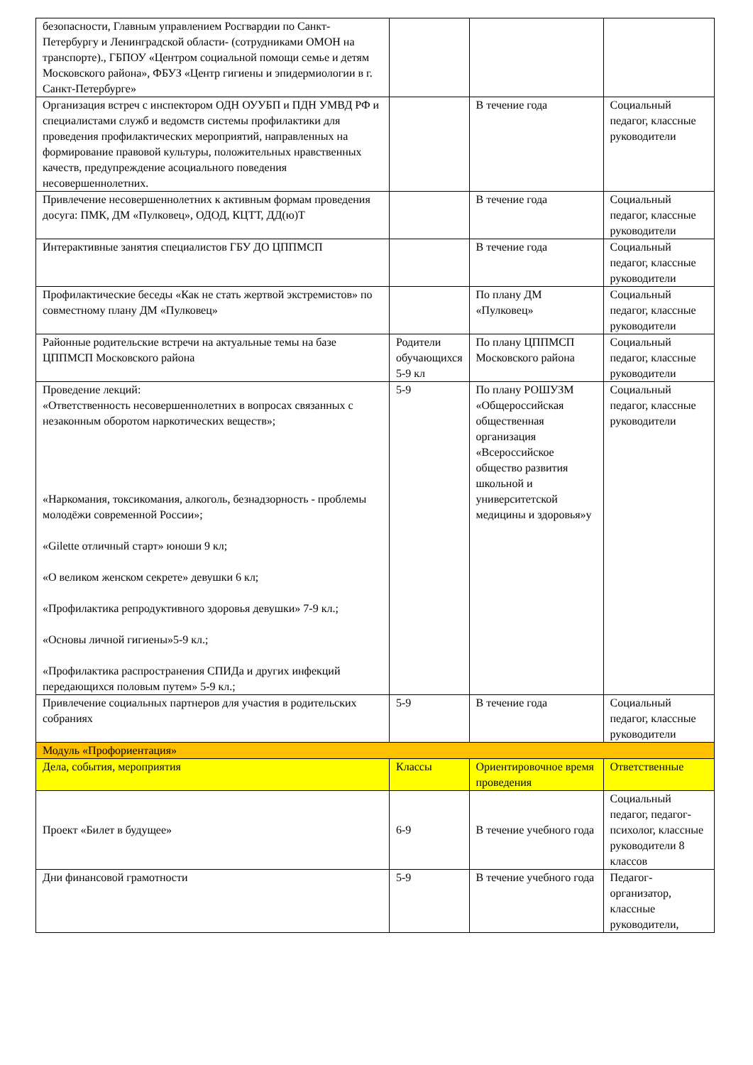| безопасности, Главным управлением Росгвардии по Санкт-Петербургу и Ленинградской области- (сотрудниками ОМОН на транспорте)., ГБПОУ «Центром социальной помощи семье и детям Московского района», ФБУЗ «Центр гигиены и эпидермиологии в г. Санкт-Петербурге» | | | |
| Организация встреч с инспектором ОДН ОУУБП и ПДН УМВД РФ и специалистами служб и ведомств системы профилактики для проведения профилактических мероприятий, направленных на формирование правовой культуры, положительных нравственных качеств, предупреждение асоциального поведения несовершеннолетних. | | В течение года | Социальный педагог, классные руководители |
| Привлечение несовершеннолетних к активным формам проведения досуга: ПМК, ДМ «Пулковец», ОДОД, КЦТТ, ДД(ю)Т | | В течение года | Социальный педагог, классные руководители |
| Интерактивные занятия специалистов ГБУ ДО ЦППМСП | | В течение года | Социальный педагог, классные руководители |
| Профилактические беседы «Как не стать жертвой экстремистов» по совместному плану ДМ «Пулковец» | | По плану ДМ «Пулковец» | Социальный педагог, классные руководители |
| Районные родительские встречи на актуальные темы на базе ЦППМСП Московского района | Родители обучающихся 5-9 кл | По плану ЦППМСП Московского района | Социальный педагог, классные руководители |
| Проведение лекций: «Ответственность несовершеннолетних в вопросах связанных с незаконным оборотом наркотических веществ»; «Наркомания, токсикомания, алкоголь, безнадзорность - проблемы молодёжи современной России»; «Gilette отличный старт» юноши 9 кл; «О великом женском секрете» девушки 6 кл; «Профилактика репродуктивного здоровья девушки» 7-9 кл.; «Основы личной гигиены»5-9 кл.; «Профилактика распространения СПИДа и других инфекций передающихся половым путем» 5-9 кл.; | 5-9 | По плану РОШУЗМ «Общероссийская общественная организация «Всероссийское общество развития школьной и университетской медицины и здоровья»у | Социальный педагог, классные руководители |
| Привлечение социальных партнеров для участия в родительских собраниях | 5-9 | В течение года | Социальный педагог, классные руководители |
| Модуль «Профориентация» | | | |
| Дела, события, мероприятия | Классы | Ориентировочное время проведения | Ответственные |
| Проект «Билет в будущее» | 6-9 | В течение учебного года | Социальный педагог, педагог-психолог, классные руководители 8 классов |
| Дни финансовой грамотности | 5-9 | В течение учебного года | Педагог-организатор, классные руководители, |